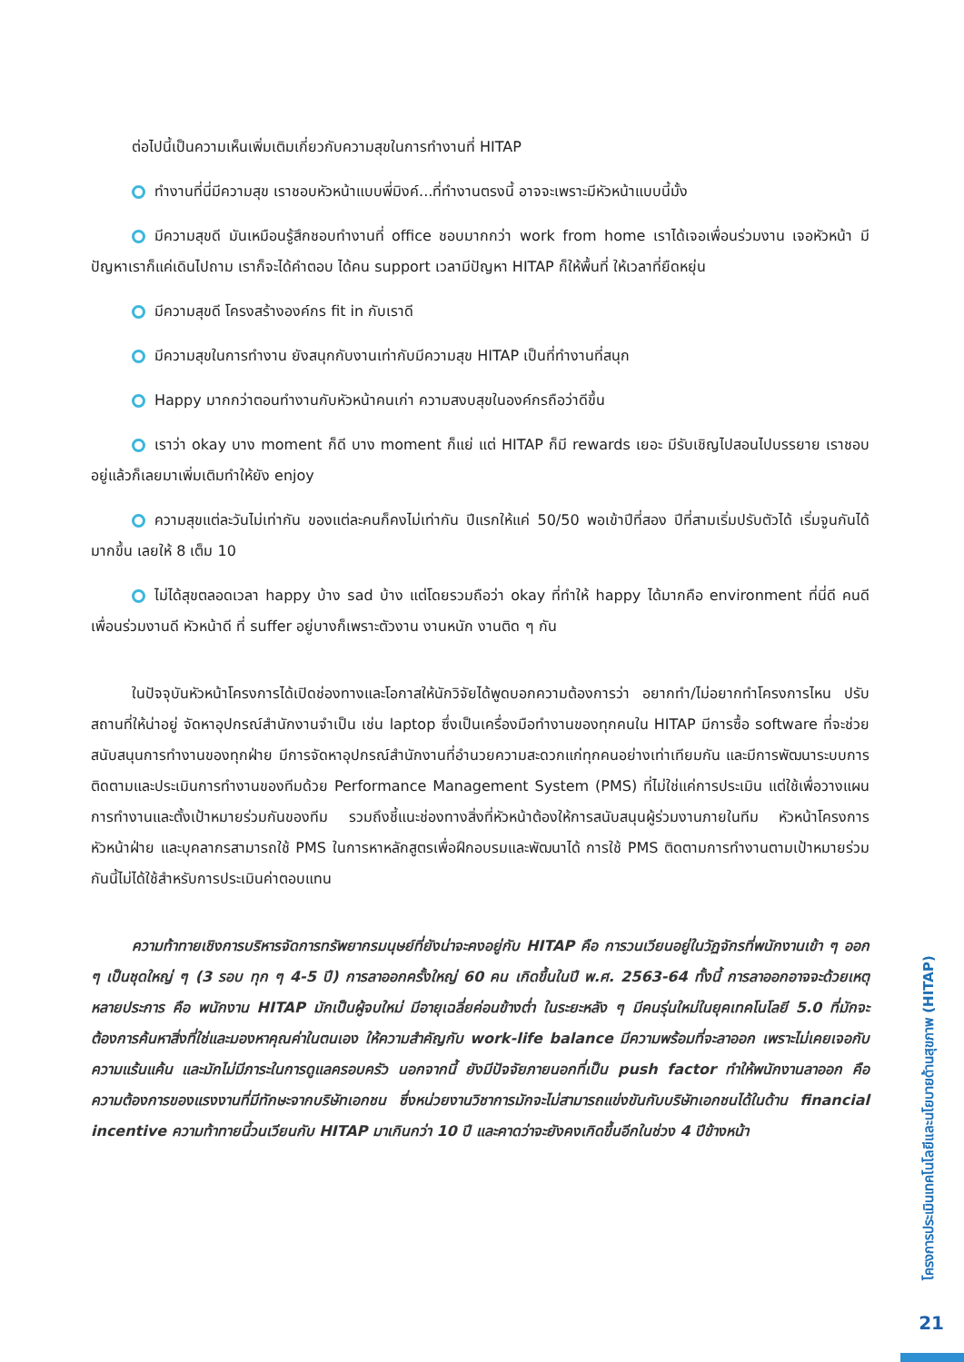ต่อไปนี้เป็นความเห็นเพิ่มเติมเกี่ยวกับความสุขในการทำงานที่ HITAP
ทำงานที่นี่มีความสุข เราชอบหัวหน้าแบบพี่มิงค์...ที่ทำงานตรงนี้ อาจจะเพราะมีหัวหน้าแบบนี้มั้ง
มีความสุขดี มันเหมือนรู้สึกชอบทำงานที่ office ชอบมากกว่า work from home เราได้เจอเพื่อนร่วมงาน เจอหัวหน้า มีปัญหาเราก็แค่เดินไปถาม เราก็จะได้คำตอบ ได้คน support เวลามีปัญหา HITAP ก็ให้พื้นที่ ให้เวลาที่ยืดหยุ่น
มีความสุขดี โครงสร้างองค์กร fit in กับเราดี
มีความสุขในการทำงาน ยังสนุกกับงานเท่ากับมีความสุข HITAP เป็นที่ทำงานที่สนุก
Happy มากกว่าตอนทำงานกับหัวหน้าคนเก่า ความสงบสุขในองค์กรถือว่าดีขึ้น
เราว่า okay บาง moment ก็ดี บาง moment ก็แย่ แต่ HITAP ก็มี rewards เยอะ มีรับเชิญไปสอนไปบรรยาย เราชอบอยู่แล้วก็เลยมาเพิ่มเติมทำให้ยัง enjoy
ความสุขแต่ละวันไม่เท่ากัน ของแต่ละคนก็คงไม่เท่ากัน ปีแรกให้แค่ 50/50 พอเข้าปีที่สอง ปีที่สามเริ่มปรับตัวได้ เริ่มจูนกันได้มากขึ้น เลยให้ 8 เต็ม 10
ไม่ได้สุขตลอดเวลา happy บ้าง sad บ้าง แต่โดยรวมถือว่า okay ที่ทำให้ happy ได้มากคือ environment ที่นี่ดี คนดี เพื่อนร่วมงานดี หัวหน้าดี ที่ suffer อยู่บางก็เพราะตัวงาน งานหนัก งานติด ๆ กัน
ในปัจจุบันหัวหน้าโครงการได้เปิดช่องทางและโอกาสให้นักวิจัยได้พูดบอกความต้องการว่า อยากทำ/ไม่อยากทำโครงการไหน ปรับสถานที่ให้น่าอยู่ จัดหาอุปกรณ์สำนักงานจำเป็น เช่น laptop ซึ่งเป็นเครื่องมือทำงานของทุกคนใน HITAP มีการซื้อ software ที่จะช่วยสนับสนุนการทำงานของทุกฝ่าย มีการจัดหาอุปกรณ์สำนักงานที่อำนวยความสะดวกแก่ทุกคนอย่างเท่าเทียมกัน และมีการพัฒนาระบบการติดตามและประเมินการทำงานของทีมด้วย Performance Management System (PMS) ที่ไม่ใช่แค่การประเมิน แต่ใช้เพื่อวางแผนการทำงานและตั้งเป้าหมายร่วมกันของทีม รวมถึงชี้แนะช่องทางสิ่งที่หัวหน้าต้องให้การสนับสนุนผู้ร่วมงานภายในทีม หัวหน้าโครงการ หัวหน้าฝ่าย และบุคลากรสามารถใช้ PMS ในการหาหลักสูตรเพื่อฝึกอบรมและพัฒนาได้ การใช้ PMS ติดตามการทำงานตามเป้าหมายร่วมกันนี้ไม่ได้ใช้สำหรับการประเมินค่าตอบแทน
ความท้าทายเชิงการบริหารจัดการทรัพยากรมนุษย์ที่ยังน่าจะคงอยู่กับ HITAP คือ การวนเวียนอยู่ในวัฏจักรที่พนักงานเข้า ๆ ออก ๆ เป็นชุดใหญ่ ๆ (3 รอบ ทุก ๆ 4-5 ปี) การลาออกครั้งใหญ่ 60 คน เกิดขึ้นในปี พ.ศ. 2563-64 ทั้งนี้ การลาออกอาจจะด้วยเหตุหลายประการ คือ พนักงาน HITAP มักเป็นผู้จบใหม่ มีอายุเฉลี่ยค่อนข้างต่ำ ในระยะหลัง ๆ มีคนรุ่นใหม่ในยุคเทคโนโลยี 5.0 ที่มักจะต้องการค้นหาสิ่งที่ใช่และมองหาคุณค่าในตนเอง ให้ความสำคัญกับ work-life balance มีความพร้อมที่จะลาออก เพราะไม่เคยเจอกับความแร้นแค้น และมักไม่มีภาระในการดูแลครอบครัว นอกจากนี้ ยังมีปัจจัยภายนอกที่เป็น push factor ทำให้พนักงานลาออก คือ ความต้องการของแรงงานที่มีทักษะจากบริษัทเอกชน ซึ่งหน่วยงานวิชาการมักจะไม่สามารถแข่งขันกับบริษัทเอกชนได้ในด้าน financial incentive ความท้าทายนี้วนเวียนกับ HITAP มาเกินกว่า 10 ปี และคาดว่าจะยังคงเกิดขึ้นอีกในช่วง 4 ปีข้างหน้า
โครงการประเมินเทคโนโลยีและนโยบายด้านสุขภาพ (HITAP)
21